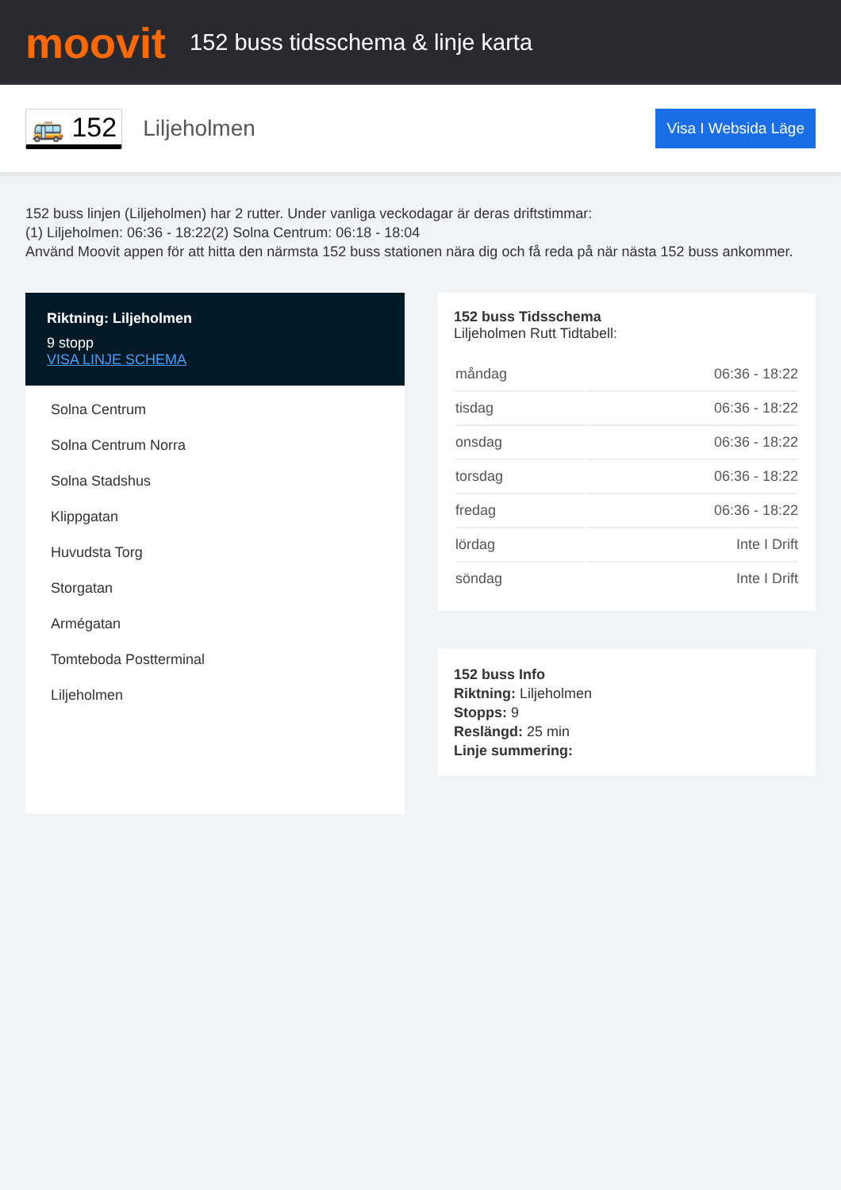moovit
152 buss tidsschema & linje karta
🚌 152 Liljeholmen Visa I Websida Läge
152 buss linjen (Liljeholmen) har 2 rutter. Under vanliga veckodagar är deras driftstimmar:
(1) Liljeholmen: 06:36 - 18:22(2) Solna Centrum: 06:18 - 18:04
Använd Moovit appen för att hitta den närmsta 152 buss stationen nära dig och få reda på när nästa 152 buss ankommer.
Riktning: Liljeholmen
9 stopp
VISA LINJE SCHEMA
Solna Centrum
Solna Centrum Norra
Solna Stadshus
Klippgatan
Huvudsta Torg
Storgatan
Armégatan
Tomteboda Postterminal
Liljeholmen
152 buss Tidsschema
Liljeholmen Rutt Tidtabell:
| måndag | 06:36 - 18:22 |
| tisdag | 06:36 - 18:22 |
| onsdag | 06:36 - 18:22 |
| torsdag | 06:36 - 18:22 |
| fredag | 06:36 - 18:22 |
| lördag | Inte I Drift |
| söndag | Inte I Drift |
152 buss Info
Riktning: Liljeholmen
Stopps: 9
Reslängd: 25 min
Linje summering: